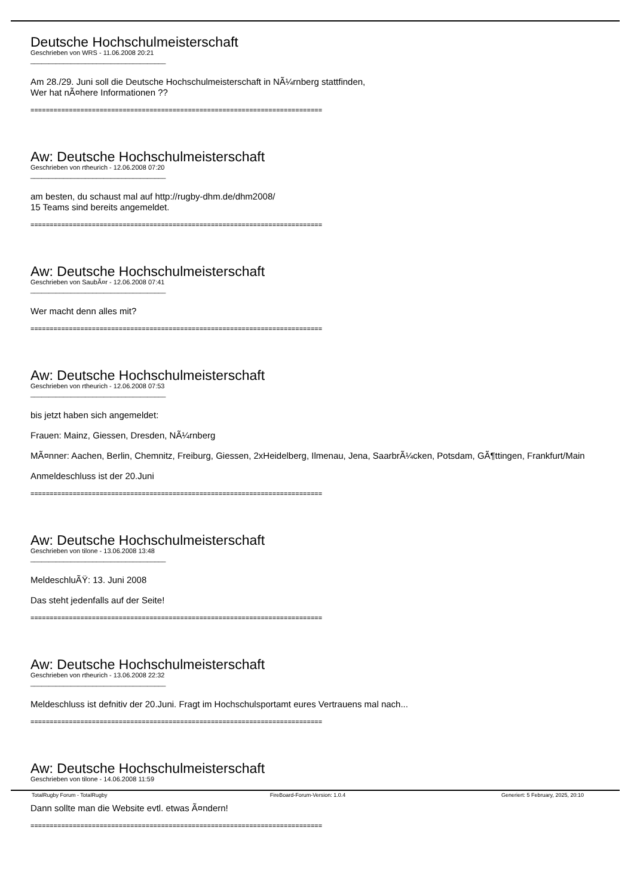Deutsche Hochschulmeisterschaft
Geschrieben von WRS - 11.06.2008 20:21
_____________________________________
Am 28./29. Juni soll die Deutsche Hochschulmeisterschaft in NÃ¼rnberg stattfinden,
Wer hat nÃ¤here Informationen ??
============================================================================
Aw: Deutsche Hochschulmeisterschaft
Geschrieben von rtheurich - 12.06.2008 07:20
_____________________________________
am besten, du schaust mal auf http://rugby-dhm.de/dhm2008/
15 Teams sind bereits angemeldet.
============================================================================
Aw: Deutsche Hochschulmeisterschaft
Geschrieben von SaubÃ¤r - 12.06.2008 07:41
_____________________________________
Wer macht denn alles mit?
============================================================================
Aw: Deutsche Hochschulmeisterschaft
Geschrieben von rtheurich - 12.06.2008 07:53
_____________________________________
bis jetzt haben sich angemeldet:
Frauen: Mainz, Giessen, Dresden, NÃ¼rnberg
MÃ¤nner: Aachen, Berlin, Chemnitz, Freiburg, Giessen, 2xHeidelberg, Ilmenau, Jena, SaarbrÃ¼cken, Potsdam, GÃ¶ttingen, Frankfurt/Main
Anmeldeschluss ist der 20.Juni
============================================================================
Aw: Deutsche Hochschulmeisterschaft
Geschrieben von tilone - 13.06.2008 13:48
_____________________________________
MeldeschluÃŸ: 13. Juni 2008
Das steht jedenfalls auf der Seite!
============================================================================
Aw: Deutsche Hochschulmeisterschaft
Geschrieben von rtheurich - 13.06.2008 22:32
_____________________________________
Meldeschluss ist defnitiv der 20.Juni. Fragt im Hochschulsportamt eures Vertrauens mal nach...
============================================================================
Aw: Deutsche Hochschulmeisterschaft
Geschrieben von tilone - 14.06.2008 11:59
_____________________________________
Dann sollte man die Website evtl. etwas Ã¤ndern!
============================================================================
TotalRugby Forum - TotalRugby FireBoard-Forum-Version: 1.0.4 Generiert: 5 February, 2025, 20:10